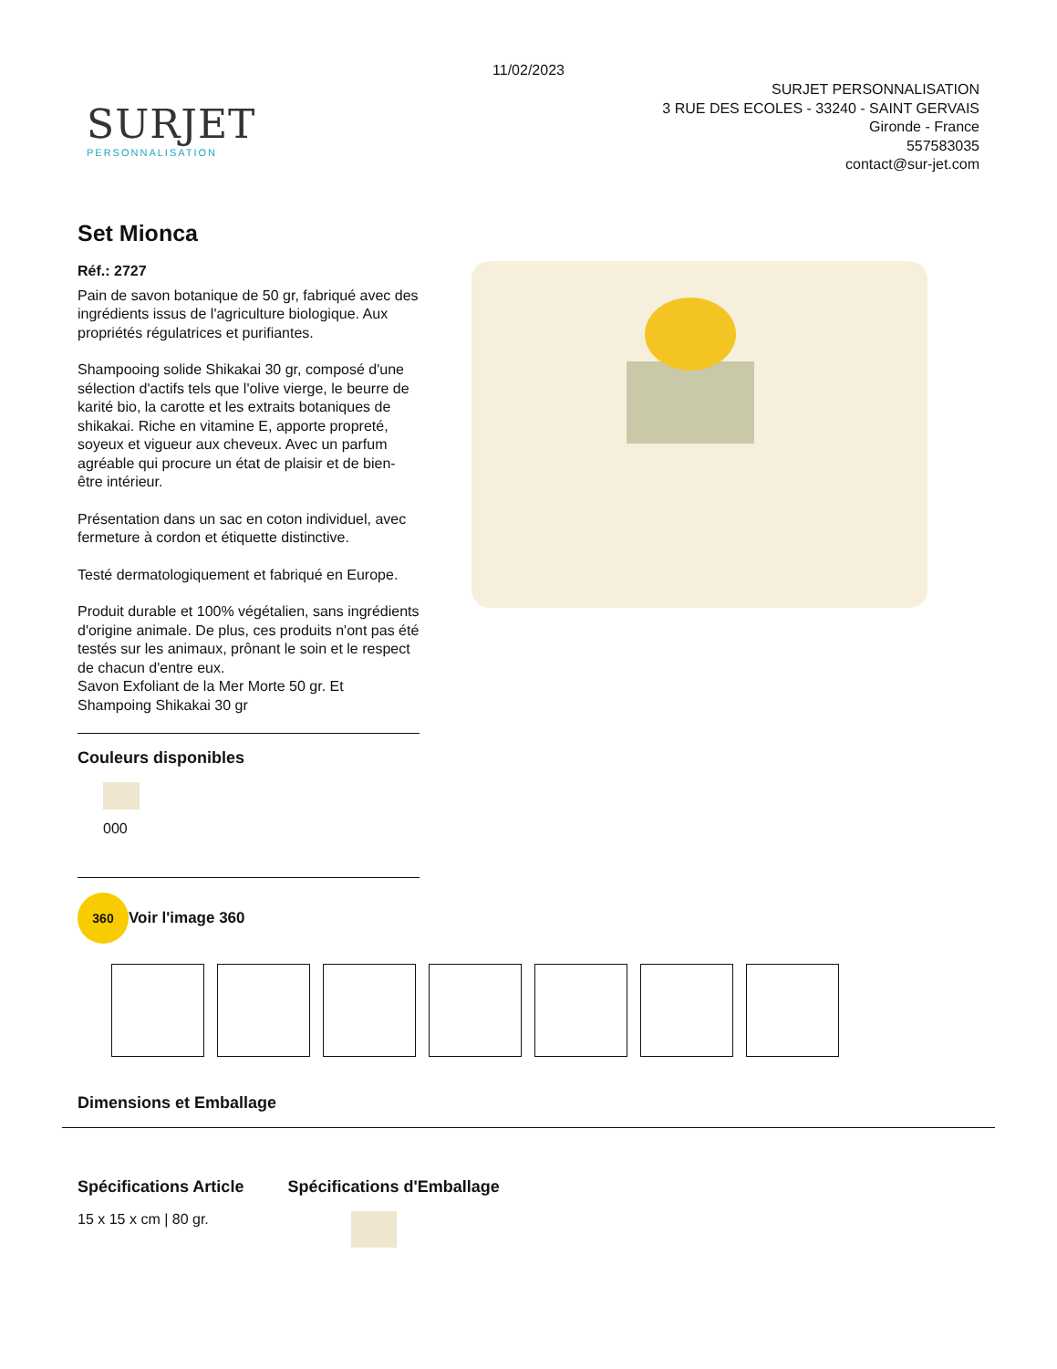11/02/2023
SURJET
PERSONNALISATION
SURJET PERSONNALISATION
3 RUE DES ECOLES - 33240 - SAINT GERVAIS
Gironde - France
557583035
contact@sur-jet.com
Set Mionca
Réf.: 2727
Pain de savon botanique de 50 gr, fabriqué avec des ingrédients issus de l'agriculture biologique. Aux propriétés régulatrices et purifiantes.
Shampooing solide Shikakai 30 gr, composé d'une sélection d'actifs tels que l'olive vierge, le beurre de karité bio, la carotte et les extraits botaniques de shikakai. Riche en vitamine E, apporte propreté, soyeux et vigueur aux cheveux. Avec un parfum agréable qui procure un état de plaisir et de bien-être intérieur.
Présentation dans un sac en coton individuel, avec fermeture à cordon et étiquette distinctive.
Testé dermatologiquement et fabriqué en Europe.
Produit durable et 100% végétalien, sans ingrédients d'origine animale. De plus, ces produits n'ont pas été testés sur les animaux, prônant le soin et le respect de chacun d'entre eux.
Savon Exfoliant de la Mer Morte 50 gr. Et Shampoing Shikakai 30 gr
Couleurs disponibles
000
360 Voir l'image 360
Dimensions et Emballage
Spécifications Article
15 x 15 x cm | 80 gr.
Spécifications d'Emballage